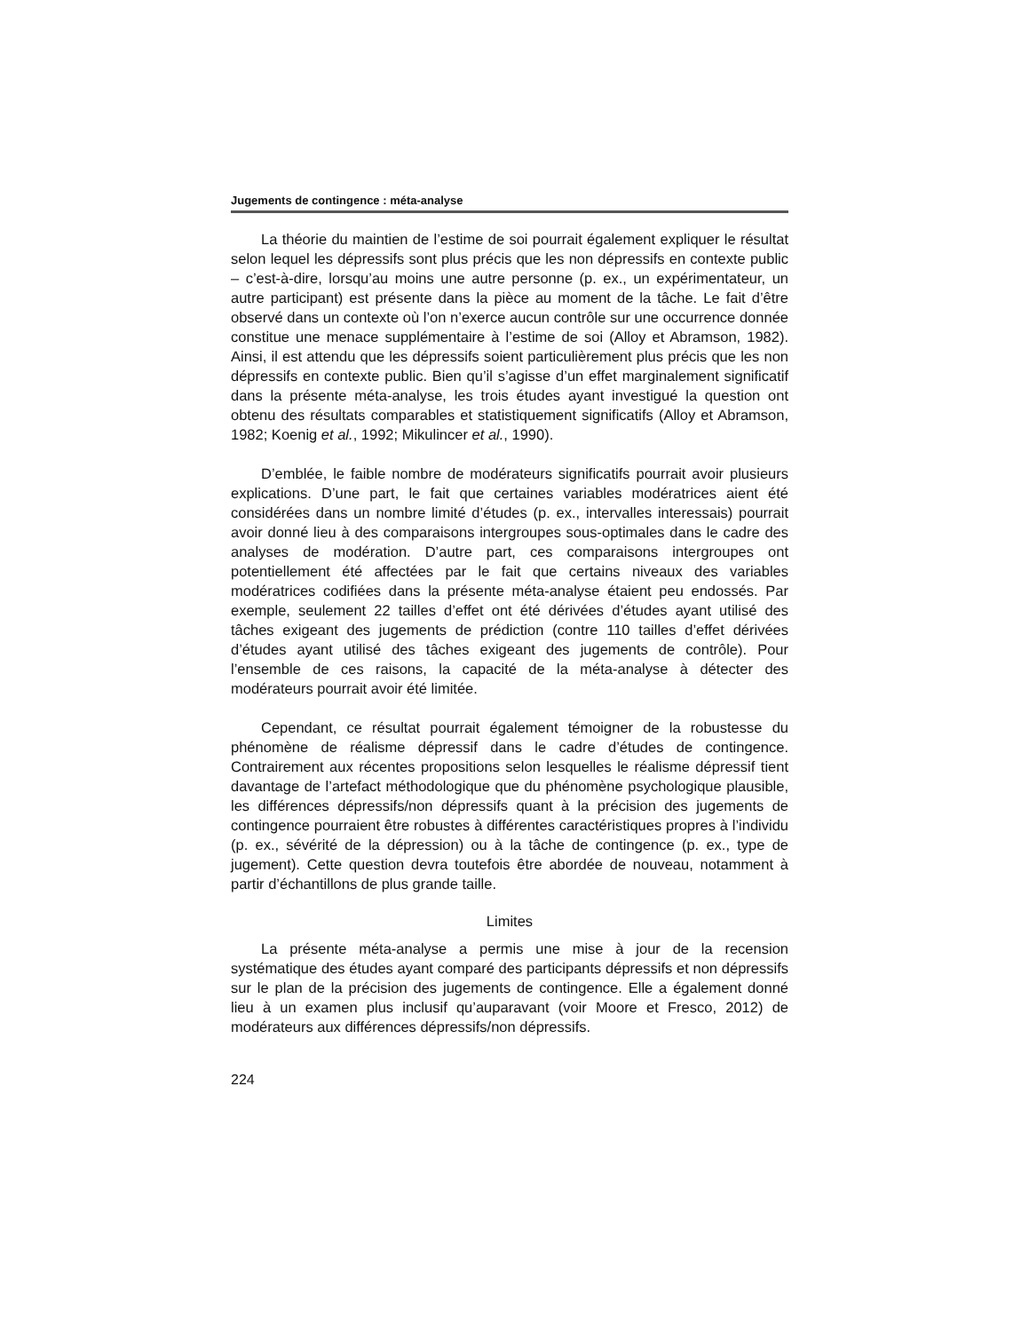Jugements de contingence : méta-analyse
La théorie du maintien de l’estime de soi pourrait également expliquer le résultat selon lequel les dépressifs sont plus précis que les non dépressifs en contexte public – c’est-à-dire, lorsqu’au moins une autre personne (p. ex., un expérimentateur, un autre participant) est présente dans la pièce au moment de la tâche. Le fait d’être observé dans un contexte où l’on n’exerce aucun contrôle sur une occurrence donnée constitue une menace supplémentaire à l’estime de soi (Alloy et Abramson, 1982). Ainsi, il est attendu que les dépressifs soient particulièrement plus précis que les non dépressifs en contexte public. Bien qu’il s’agisse d’un effet marginalement significatif dans la présente méta-analyse, les trois études ayant investigué la question ont obtenu des résultats comparables et statistiquement significatifs (Alloy et Abramson, 1982; Koenig et al., 1992; Mikulincer et al., 1990).
D’emblée, le faible nombre de modérateurs significatifs pourrait avoir plusieurs explications. D’une part, le fait que certaines variables modératrices aient été considérées dans un nombre limité d’études (p. ex., intervalles interessais) pourrait avoir donné lieu à des comparaisons intergroupes sous-optimales dans le cadre des analyses de modération. D’autre part, ces comparaisons intergroupes ont potentiellement été affectées par le fait que certains niveaux des variables modératrices codifiées dans la présente méta-analyse étaient peu endossés. Par exemple, seulement 22 tailles d’effet ont été dérivées d’études ayant utilisé des tâches exigeant des jugements de prédiction (contre 110 tailles d’effet dérivées d’études ayant utilisé des tâches exigeant des jugements de contrôle). Pour l’ensemble de ces raisons, la capacité de la méta-analyse à détecter des modérateurs pourrait avoir été limitée.
Cependant, ce résultat pourrait également témoigner de la robustesse du phénomène de réalisme dépressif dans le cadre d’études de contingence. Contrairement aux récentes propositions selon lesquelles le réalisme dépressif tient davantage de l’artefact méthodologique que du phénomène psychologique plausible, les différences dépressifs/non dépressifs quant à la précision des jugements de contingence pourraient être robustes à différentes caractéristiques propres à l’individu (p. ex., sévérité de la dépression) ou à la tâche de contingence (p. ex., type de jugement). Cette question devra toutefois être abordée de nouveau, notamment à partir d’échantillons de plus grande taille.
Limites
La présente méta-analyse a permis une mise à jour de la recension systématique des études ayant comparé des participants dépressifs et non dépressifs sur le plan de la précision des jugements de contingence. Elle a également donné lieu à un examen plus inclusif qu’auparavant (voir Moore et Fresco, 2012) de modérateurs aux différences dépressifs/non dépressifs.
224